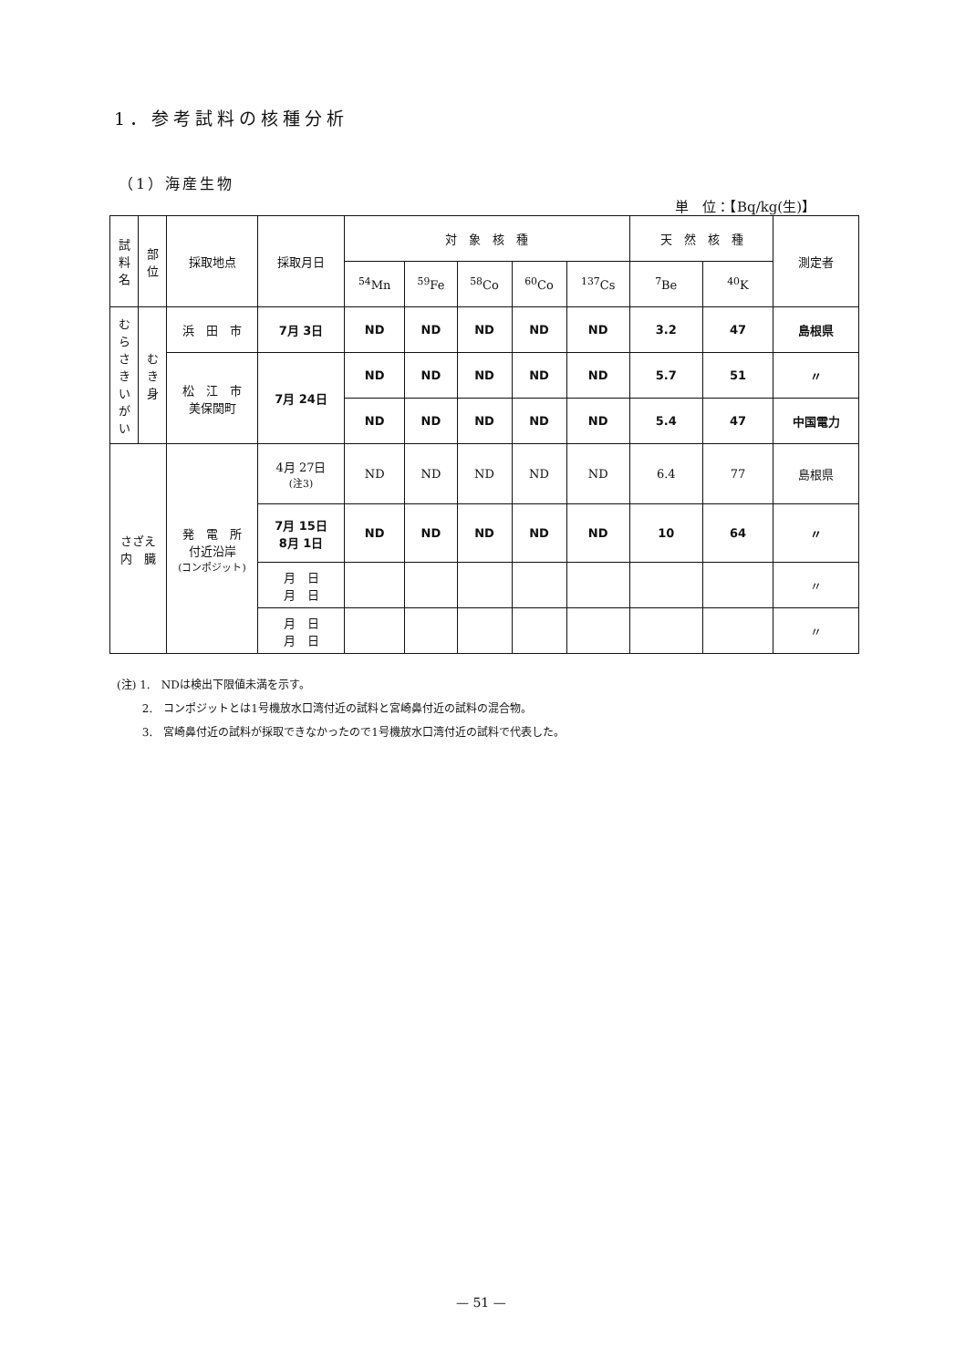1．参考試料の核種分析
（1）海産生物
単　位：【Bq/kg(生)】
| 試 料 名 | 部 位 | 採取地点 | 採取月日 | 対 象 核 種 | | | | | 天 然 核 種 | | 測定者 |
| --- | --- | --- | --- | --- | --- | --- | --- | --- | --- | --- | --- |
| | | | | <sup>54</sup>Mn | <sup>59</sup>Fe | <sup>58</sup>Co | <sup>60</sup>Co | <sup>137</sup>Cs | <sup>7</sup>Be | <sup>40</sup>K | |
| む ら さ き い が い | む き 身 | 浜 田 市 | 7月 3日 | ND | ND | ND | ND | ND | 3.2 | 47 | 島根県 |
| | | 松 江 市 美保関町 | 7月 24日 | ND | ND | ND | ND | ND | 5.7 | 51 | 〃 |
| | | | | ND | ND | ND | ND | ND | 5.4 | 47 | 中国電力 |
| さざえ 内 臓 | | 発 電 所 付近沿岸 (コンポジット) | 4月 27日 (注3) | ND | ND | ND | ND | ND | 6.4 | 77 | 島根県 |
| | | | 7月 15日 8月 1日 | ND | ND | ND | ND | ND | 10 | 64 | 〃 |
| | | | 月 日 月 日 | | | | | | | | 〃 |
| | | | 月 日 月 日 | | | | | | | | 〃 |
(注) 1.　NDは検出下限値未満を示す。
　　 2.　コンポジットとは1号機放水口湾付近の試料と宮崎鼻付近の試料の混合物。
　　 3.　宮崎鼻付近の試料が採取できなかったので1号機放水口湾付近の試料で代表した。
— 51 —